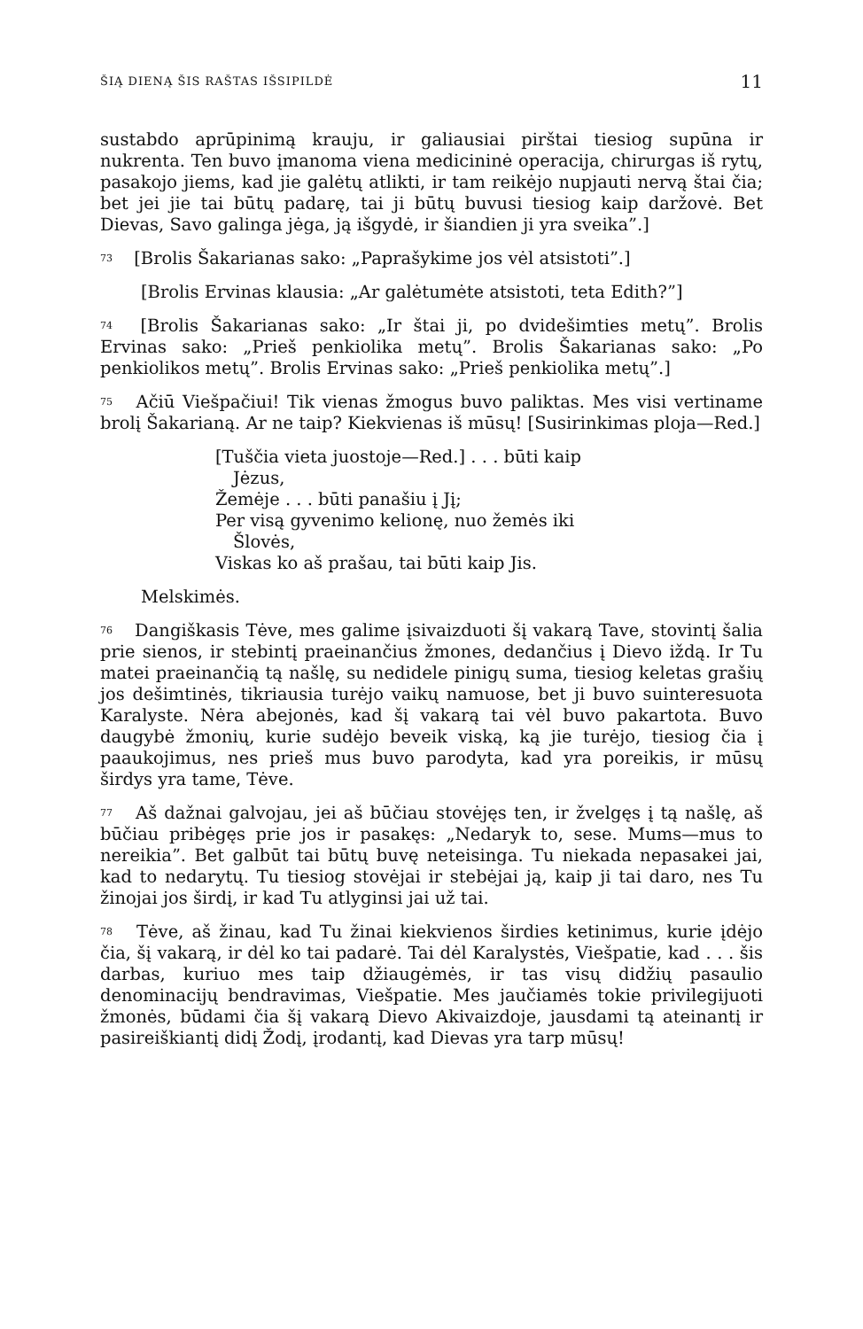ŠIĄ DIENĄ ŠIS RAŠTAS IŠSIPILDĖ 11
sustabdo aprūpinimą krauju, ir galiausiai pirštai tiesiog supūna ir nukrenta. Ten buvo įmanoma viena medicininė operacija, chirurgas iš rytų, pasakojo jiems, kad jie galėtų atlikti, ir tam reikėjo nupjauti nervą štai čia; bet jei jie tai būtų padarę, tai ji būtų buvusi tiesiog kaip daržovė. Bet Dievas, Savo galinga jėga, ją išgydė, ir šiandien ji yra sveika”.]
<sup>73</sup> [Brolis Šakarianas sako: „Paprašykime jos vėl atsistoti”.]
[Brolis Ervinas klausia: „Ar galėtumėte atsistoti, teta Edith?”]
<sup>74</sup> [Brolis Šakarianas sako: „Ir štai ji, po dvidešimties metų”. Brolis Ervinas sako: „Prieš penkiolika metų”. Brolis Šakarianas sako: „Po penkiolikos metų”. Brolis Ervinas sako: „Prieš penkiolika metų”.]
<sup>75</sup> Ačiū Viešpačiui! Tik vienas žmogus buvo paliktas. Mes visi vertiname brolį Šakarianą. Ar ne taip? Kiekvienas iš mūsų! [Susirinkimas ploja—Red.]
[Tuščia vieta juostoje—Red.] . . . būti kaip Jėzus,
Žemėje . . . būti panašiu į Jį;
Per visą gyvenimo kelionę, nuo žemės iki Šlovės,
Viskas ko aš prašau, tai būti kaip Jis.
Melskimės.
<sup>76</sup> Dangiškasis Tėve, mes galime įsivaizduoti šį vakarą Tave, stovintį šalia prie sienos, ir stebintį praeinančius žmones, dedančius į Dievo iždą. Ir Tu matei praeinančią tą našlę, su nedidele pinigų suma, tiesiog keletas grašių jos dešimtinės, tikriausia turėjo vaikų namuose, bet ji buvo suinteresuota Karalyste. Nėra abejonės, kad šį vakarą tai vėl buvo pakartota. Buvo daugybė žmonių, kurie sudėjo beveik viską, ką jie turėjo, tiesiog čia į paaukojimus, nes prieš mus buvo parodyta, kad yra poreikis, ir mūsų širdys yra tame, Tėve.
<sup>77</sup> Aš dažnai galvojau, jei aš būčiau stovėjęs ten, ir žvelgęs į tą našlę, aš būčiau pribėgęs prie jos ir pasakęs: „Nedaryk to, sese. Mums—mus to nereikia”. Bet galbūt tai būtų buvę neteisinga. Tu niekada nepasakei jai, kad to nedarytų. Tu tiesiog stovėjai ir stebėjai ją, kaip ji tai daro, nes Tu žinojai jos širdį, ir kad Tu atlyginsi jai už tai.
<sup>78</sup> Tėve, aš žinau, kad Tu žinai kiekvienos širdies ketinimus, kurie įdėjo čia, šį vakarą, ir dėl ko tai padarė. Tai dėl Karalystės, Viešpatie, kad . . . šis darbas, kuriuo mes taip džiaugėmės, ir tas visų didžių pasaulio denominacijų bendravimas, Viešpatie. Mes jaučiamės tokie privilegijuoti žmonės, būdami čia šį vakarą Dievo Akivaizdoje, jausdami tą ateinantį ir pasireiškiantį didį Žodį, įrodantį, kad Dievas yra tarp mūsų!